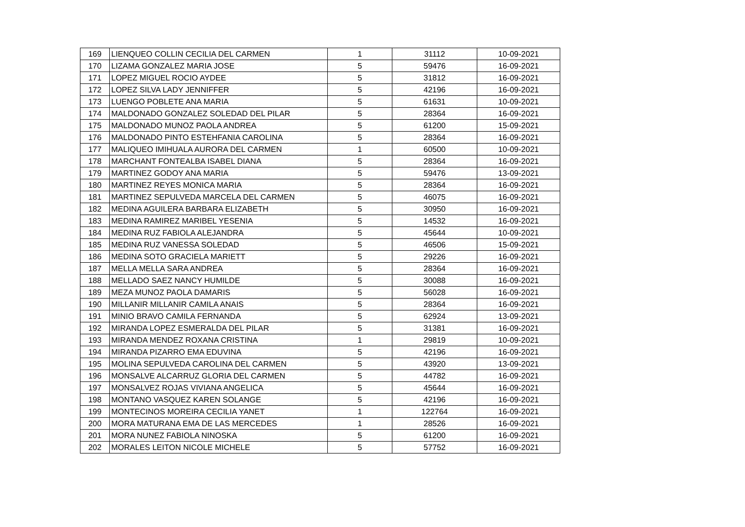| 169 | LIENQUEO COLLIN CECILIA DEL CARMEN | 1 | 31112 | 10-09-2021 |
| 170 | LIZAMA GONZALEZ MARIA JOSE | 5 | 59476 | 16-09-2021 |
| 171 | LOPEZ MIGUEL ROCIO AYDEE | 5 | 31812 | 16-09-2021 |
| 172 | LOPEZ SILVA LADY JENNIFFER | 5 | 42196 | 16-09-2021 |
| 173 | LUENGO POBLETE ANA MARIA | 5 | 61631 | 10-09-2021 |
| 174 | MALDONADO GONZALEZ SOLEDAD DEL PILAR | 5 | 28364 | 16-09-2021 |
| 175 | MALDONADO MUNOZ PAOLA ANDREA | 5 | 61200 | 15-09-2021 |
| 176 | MALDONADO PINTO ESTEHFANIA CAROLINA | 5 | 28364 | 16-09-2021 |
| 177 | MALIQUEO IMIHUALA AURORA DEL CARMEN | 1 | 60500 | 10-09-2021 |
| 178 | MARCHANT FONTEALBA ISABEL DIANA | 5 | 28364 | 16-09-2021 |
| 179 | MARTINEZ GODOY ANA MARIA | 5 | 59476 | 13-09-2021 |
| 180 | MARTINEZ REYES MONICA MARIA | 5 | 28364 | 16-09-2021 |
| 181 | MARTINEZ SEPULVEDA MARCELA DEL CARMEN | 5 | 46075 | 16-09-2021 |
| 182 | MEDINA AGUILERA BARBARA ELIZABETH | 5 | 30950 | 16-09-2021 |
| 183 | MEDINA RAMIREZ MARIBEL YESENIA | 5 | 14532 | 16-09-2021 |
| 184 | MEDINA RUZ FABIOLA ALEJANDRA | 5 | 45644 | 10-09-2021 |
| 185 | MEDINA RUZ VANESSA SOLEDAD | 5 | 46506 | 15-09-2021 |
| 186 | MEDINA SOTO GRACIELA MARIETT | 5 | 29226 | 16-09-2021 |
| 187 | MELLA MELLA SARA ANDREA | 5 | 28364 | 16-09-2021 |
| 188 | MELLADO SAEZ NANCY HUMILDE | 5 | 30088 | 16-09-2021 |
| 189 | MEZA MUNOZ PAOLA DAMARIS | 5 | 56028 | 16-09-2021 |
| 190 | MILLANIR MILLANIR CAMILA ANAIS | 5 | 28364 | 16-09-2021 |
| 191 | MINIO BRAVO CAMILA FERNANDA | 5 | 62924 | 13-09-2021 |
| 192 | MIRANDA LOPEZ ESMERALDA DEL PILAR | 5 | 31381 | 16-09-2021 |
| 193 | MIRANDA MENDEZ ROXANA CRISTINA | 1 | 29819 | 10-09-2021 |
| 194 | MIRANDA PIZARRO EMA EDUVINA | 5 | 42196 | 16-09-2021 |
| 195 | MOLINA SEPULVEDA CAROLINA DEL CARMEN | 5 | 43920 | 13-09-2021 |
| 196 | MONSALVE ALCARRUZ GLORIA DEL CARMEN | 5 | 44782 | 16-09-2021 |
| 197 | MONSALVEZ ROJAS VIVIANA ANGELICA | 5 | 45644 | 16-09-2021 |
| 198 | MONTANO VASQUEZ KAREN SOLANGE | 5 | 42196 | 16-09-2021 |
| 199 | MONTECINOS MOREIRA CECILIA YANET | 1 | 122764 | 16-09-2021 |
| 200 | MORA MATURANA EMA DE LAS MERCEDES | 1 | 28526 | 16-09-2021 |
| 201 | MORA NUNEZ FABIOLA NINOSKA | 5 | 61200 | 16-09-2021 |
| 202 | MORALES LEITON NICOLE MICHELE | 5 | 57752 | 16-09-2021 |